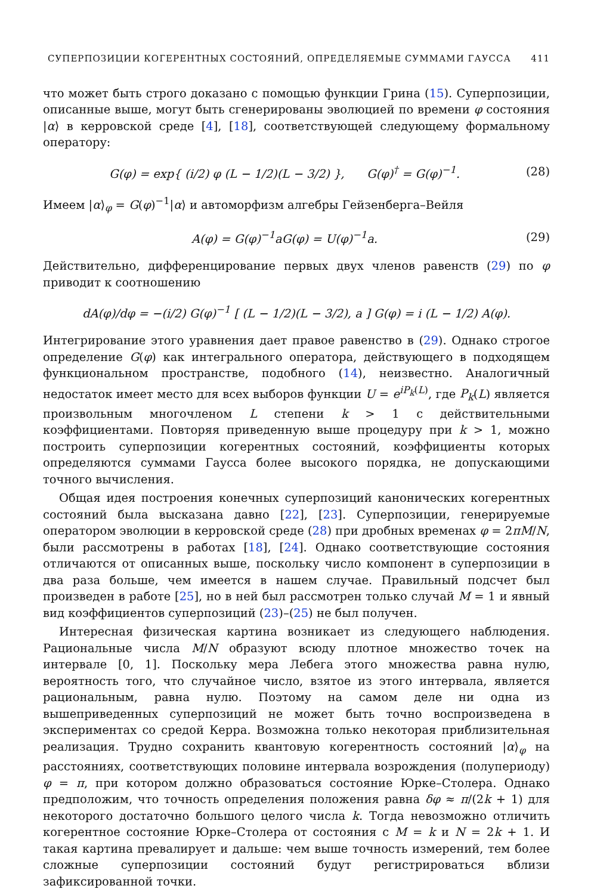СУПЕРПОЗИЦИИ КОГЕРЕНТНЫХ СОСТОЯНИЙ, ОПРЕДЕЛЯЕМЫЕ СУММАМИ ГАУССА 411
что может быть строго доказано с помощью функции Грина (15). Суперпозиции, описанные выше, могут быть сгенерированы эволюцией по времени φ состояния |α⟩ в керровской среде [4], [18], соответствующей следующему формальному оператору:
G(φ) = exp{ (i/2) φ (L − 1/2)(L − 3/2) }, G(φ)<sup>†</sup> = G(φ)<sup>−1</sup>. (28)
Имеем |α⟩<sub>φ</sub> = G(φ)<sup>−1</sup>|α⟩ и автоморфизм алгебры Гейзенберга–Вейля
A(φ) = G(φ)<sup>−1</sup>aG(φ) = U(φ)<sup>−1</sup>a. (29)
Действительно, дифференцирование первых двух членов равенств (29) по φ приводит к соотношению
dA(φ)/dφ = −(i/2) G(φ)<sup>−1</sup> [ (L − 1/2)(L − 3/2), a ] G(φ) = i (L − 1/2) A(φ).
Интегрирование этого уравнения дает правое равенство в (29). Однако строгое определение G(φ) как интегрального оператора, действующего в подходящем функциональном пространстве, подобного (14), неизвестно. Аналогичный недостаток имеет место для всех выборов функции U = e<sup>iP<sub>k</sub>(L)</sup>, где P<sub>k</sub>(L) является произвольным многочленом L степени k > 1 с действительными коэффициентами. Повторяя приведенную выше процедуру при k > 1, можно построить суперпозиции когерентных состояний, коэффициенты которых определяются суммами Гаусса более высокого порядка, не допускающими точного вычисления.
Общая идея построения конечных суперпозиций канонических когерентных состояний была высказана давно [22], [23]. Суперпозиции, генерируемые оператором эволюции в керровской среде (28) при дробных временах φ = 2πM/N, были рассмотрены в работах [18], [24]. Однако соответствующие состояния отличаются от описанных выше, поскольку число компонент в суперпозиции в два раза больше, чем имеется в нашем случае. Правильный подсчет был произведен в работе [25], но в ней был рассмотрен только случай M = 1 и явный вид коэффициентов суперпозиций (23)–(25) не был получен.
Интересная физическая картина возникает из следующего наблюдения. Рациональные числа M/N образуют всюду плотное множество точек на интервале [0, 1]. Поскольку мера Лебега этого множества равна нулю, вероятность того, что случайное число, взятое из этого интервала, является рациональным, равна нулю. Поэтому на самом деле ни одна из вышеприведенных суперпозиций не может быть точно воспроизведена в экспериментах со средой Керра. Возможна только некоторая приблизительная реализация. Трудно сохранить квантовую когерентность состояний |α⟩<sub>φ</sub> на расстояниях, соответствующих половине интервала возрождения (полупериоду) φ = π, при котором должно образоваться состояние Юрке–Столера. Однако предположим, что точность определения положения равна δφ ≈ π/(2k + 1) для некоторого достаточно большого целого числа k. Тогда невозможно отличить когерентное состояние Юрке–Столера от состояния с M = k и N = 2k + 1. И такая картина превалирует и дальше: чем выше точность измерений, тем более сложные суперпозиции состояний будут регистрироваться вблизи зафиксированной точки.